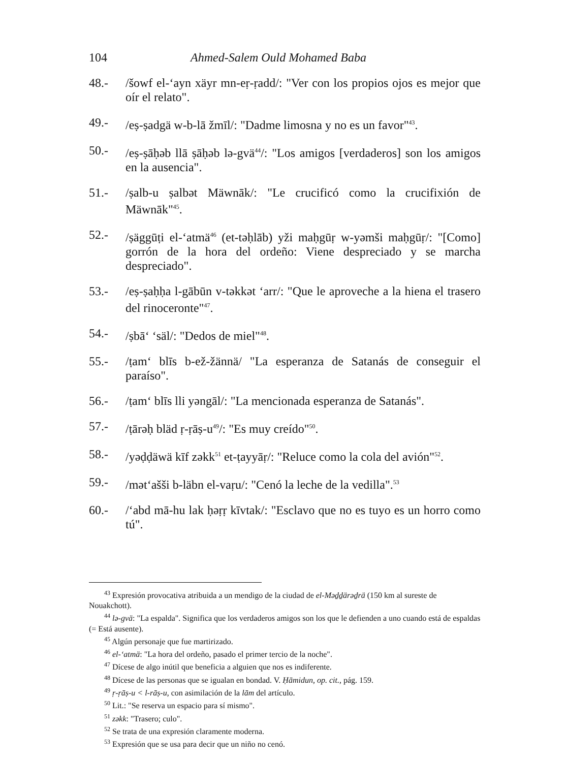104 Ahmed-Salem Ould Mohamed Baba
48.- /šowf el-‘ayn xäyr mn-eṛ-ṛadd/: "Ver con los propios ojos es mejor que oír el relato".
49.- /eṣ-ṣadgä w-b-lā žmīl/: "Dadme limosna y no es un favor"<sup>43</sup>.
50.- /eṣ-ṣāḥəb llā ṣāḥəb lə-gvä<sup>44</sup>/: "Los amigos [verdaderos] son los amigos en la ausencia".
51.- /ṣalb-u ṣalbət Mäwnāk/: "Le crucificó como la crucifixión de Mäwnāk"<sup>45</sup>.
52.- /ṣäggūṭi el-‘atmä<sup>46</sup> (et-təḥlāb) yži maḥgūṛ w-yəmši maḥgūṛ/: "[Como] gorrón de la hora del ordeño: Viene despreciado y se marcha despreciado".
53.- /eṣ-ṣaḥḥa l-gābūn v-təkkət ‘arr/: "Que le aproveche a la hiena el trasero del rinoceronte"<sup>47</sup>.
54.- /ṣbā‘ ‘säl/: "Dedos de miel"<sup>48</sup>.
55.- /ṭam‘ blīs b-ež-žännä/ "La esperanza de Satanás de conseguir el paraíso".
56.- /ṭam‘ blīs lli yəngāl/: "La mencionada esperanza de Satanás".
57.- /ṭārəḥ bläd ṛ-ṛāṣ-u<sup>49</sup>/: "Es muy creído"<sup>50</sup>.
58.- /yəḍḍäwä kīf zəkk<sup>51</sup> et-ṭayyāṛ/: "Reluce como la cola del avión"<sup>52</sup>.
59.- /mət‘ašši b-läbn el-vaṛu/: "Cenó la leche de la vedilla".<sup>53</sup>
60.- /‘abd mā-hu lak ḥəṛṛ kīvtak/: "Esclavo que no es tuyo es un horro como tú".
<sup>43</sup> Expresión provocativa atribuida a un mendigo de la ciudad de el-Məḏḏärəḏrä (150 km al sureste de Nouakchott).
<sup>44</sup> lə-gvä: "La espalda". Significa que los verdaderos amigos son los que le defienden a uno cuando está de espaldas (= Está ausente).
<sup>45</sup> Algún personaje que fue martirizado.
<sup>46</sup> el-‘atmä: "La hora del ordeño, pasado el primer tercio de la noche".
<sup>47</sup> Dícese de algo inútil que beneficia a alguien que nos es indiferente.
<sup>48</sup> Dícese de las personas que se igualan en bondad. V. Ḥāmidun, op. cit., pág. 159.
<sup>49</sup> ṛ-ṛāṣ-u < l-rāṣ-u, con asimilación de la lām del artículo.
<sup>50</sup> Lit.: "Se reserva un espacio para sí mismo".
<sup>51</sup> zəkk: "Trasero; culo".
<sup>52</sup> Se trata de una expresión claramente moderna.
<sup>53</sup> Expresión que se usa para decir que un niño no cenó.